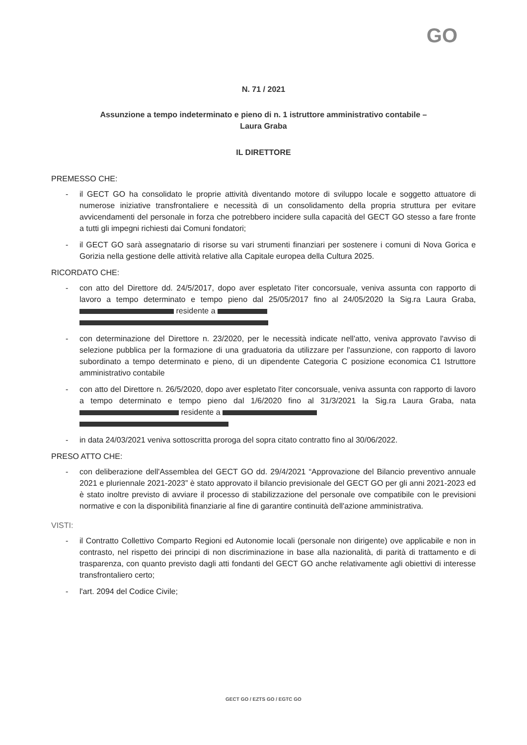GO
N. 71 / 2021
Assunzione a tempo indeterminato e pieno di n. 1 istruttore amministrativo contabile –
Laura Graba
IL DIRETTORE
PREMESSO CHE:
- il GECT GO ha consolidato le proprie attività diventando motore di sviluppo locale e soggetto attuatore di numerose iniziative transfrontaliere e necessità di un consolidamento della propria struttura per evitare avvicendamenti del personale in forza che potrebbero incidere sulla capacità del GECT GO stesso a fare fronte a tutti gli impegni richiesti dai Comuni fondatori;
- il GECT GO sarà assegnatario di risorse su vari strumenti finanziari per sostenere i comuni di Nova Gorica e Gorizia nella gestione delle attività relative alla Capitale europea della Cultura 2025.
RICORDATO CHE:
- con atto del Direttore dd. 24/5/2017, dopo aver espletato l'iter concorsuale, veniva assunta con rapporto di lavoro a tempo determinato e tempo pieno dal 25/05/2017 fino al 24/05/2020 la Sig.ra Laura Graba, residente a
- con determinazione del Direttore n. 23/2020, per le necessità indicate nell'atto, veniva approvato l'avviso di selezione pubblica per la formazione di una graduatoria da utilizzare per l'assunzione, con rapporto di lavoro subordinato a tempo determinato e pieno, di un dipendente Categoria C posizione economica C1 Istruttore amministrativo contabile
- con atto del Direttore n. 26/5/2020, dopo aver espletato l'iter concorsuale, veniva assunta con rapporto di lavoro a tempo determinato e tempo pieno dal 1/6/2020 fino al 31/3/2021 la Sig.ra Laura Graba, nata residente a
- in data 24/03/2021 veniva sottoscritta proroga del sopra citato contratto fino al 30/06/2022.
PRESO ATTO CHE:
- con deliberazione dell'Assemblea del GECT GO dd. 29/4/2021 “Approvazione del Bilancio preventivo annuale 2021 e pluriennale 2021-2023” è stato approvato il bilancio previsionale del GECT GO per gli anni 2021-2023 ed è stato inoltre previsto di avviare il processo di stabilizzazione del personale ove compatibile con le previsioni normative e con la disponibilità finanziarie al fine di garantire continuità dell'azione amministrativa.
VISTI:
- il Contratto Collettivo Comparto Regioni ed Autonomie locali (personale non dirigente) ove applicabile e non in contrasto, nel rispetto dei principi di non discriminazione in base alla nazionalità, di parità di trattamento e di trasparenza, con quanto previsto dagli atti fondanti del GECT GO anche relativamente agli obiettivi di interesse transfrontaliero certo;
- l'art. 2094 del Codice Civile;
GECT GO / EZTS GO / EGTC GO